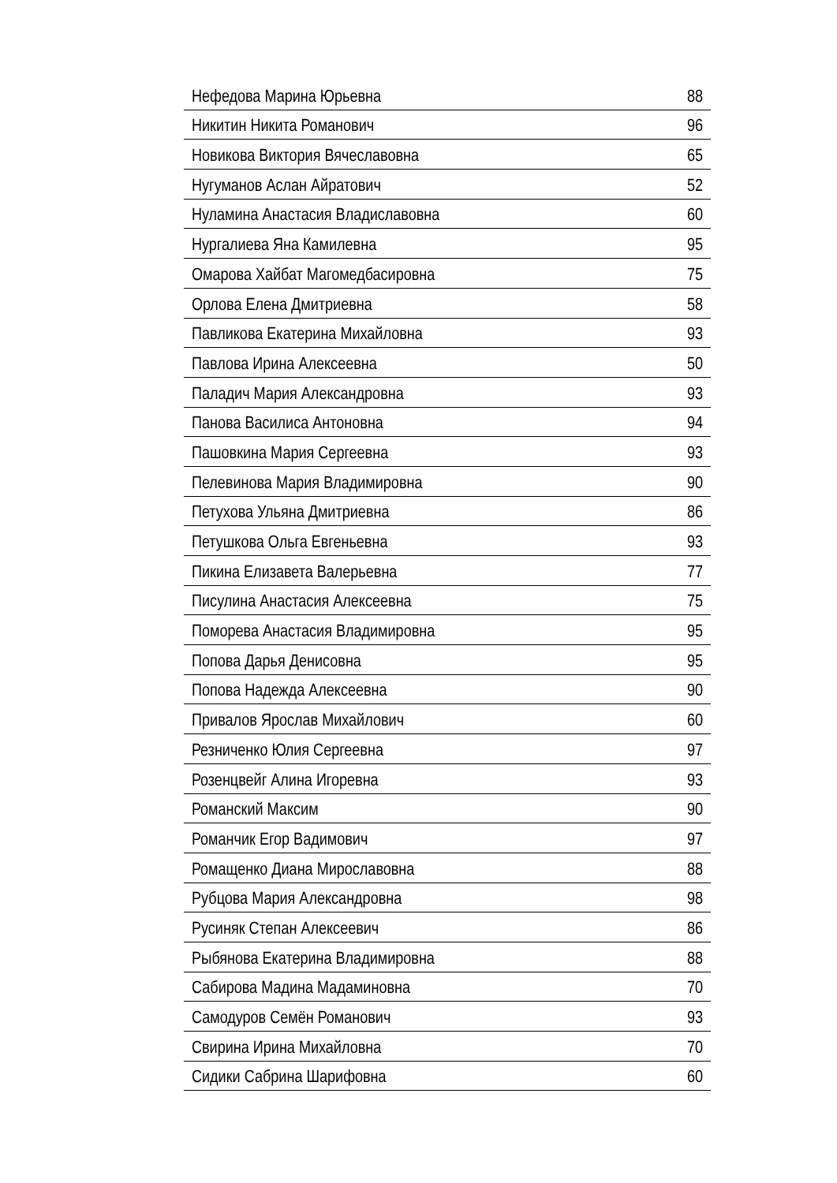| Нефедова Марина Юрьевна | 88 |
| Никитин Никита Романович | 96 |
| Новикова Виктория Вячеславовна | 65 |
| Нугуманов Аслан Айратович | 52 |
| Нуламина Анастасия Владиславовна | 60 |
| Нургалиева Яна Камилевна | 95 |
| Омарова Хайбат Магомедбасировна | 75 |
| Орлова Елена Дмитриевна | 58 |
| Павликова Екатерина Михайловна | 93 |
| Павлова Ирина Алексеевна | 50 |
| Паладич Мария Александровна | 93 |
| Панова Василиса Антоновна | 94 |
| Пашовкина Мария Сергеевна | 93 |
| Пелевинова Мария Владимировна | 90 |
| Петухова Ульяна Дмитриевна | 86 |
| Петушкова Ольга Евгеньевна | 93 |
| Пикина Елизавета Валерьевна | 77 |
| Писулина Анастасия Алексеевна | 75 |
| Поморева Анастасия Владимировна | 95 |
| Попова Дарья Денисовна | 95 |
| Попова Надежда Алексеевна | 90 |
| Привалов Ярослав Михайлович | 60 |
| Резниченко Юлия Сергеевна | 97 |
| Розенцвейг Алина Игоревна | 93 |
| Романский Максим | 90 |
| Романчик Егор Вадимович | 97 |
| Ромащенко Диана Мирославовна | 88 |
| Рубцова Мария Александровна | 98 |
| Русиняк Степан Алексеевич | 86 |
| Рыбянова Екатерина Владимировна | 88 |
| Сабирова Мадина Мадаминовна | 70 |
| Самодуров Семён Романович | 93 |
| Свирина Ирина Михайловна | 70 |
| Сидики Сабрина Шарифовна | 60 |